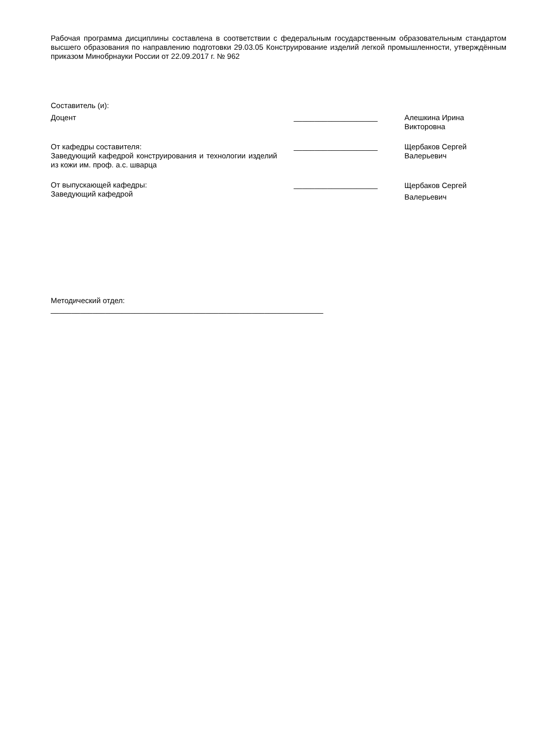Рабочая программа дисциплины составлена в соответствии с федеральным государственным образовательным стандартом высшего образования по направлению подготовки 29.03.05 Конструирование изделий легкой промышленности, утверждённым приказом Минобрнауки России от 22.09.2017 г. № 962
Составитель (и):
Доцент ____________________ Алешкина Ирина
Викторовна
От кафедры составителя:
Заведующий кафедрой конструирования и технологии изделий из кожи им. проф. а.с. шварца
____________________ Щербаков Сергей
Валерьевич
От выпускающей кафедры:
Заведующий кафедрой
____________________
Щербаков Сергей
Валерьевич
Методический отдел:
_________________________________________________________________